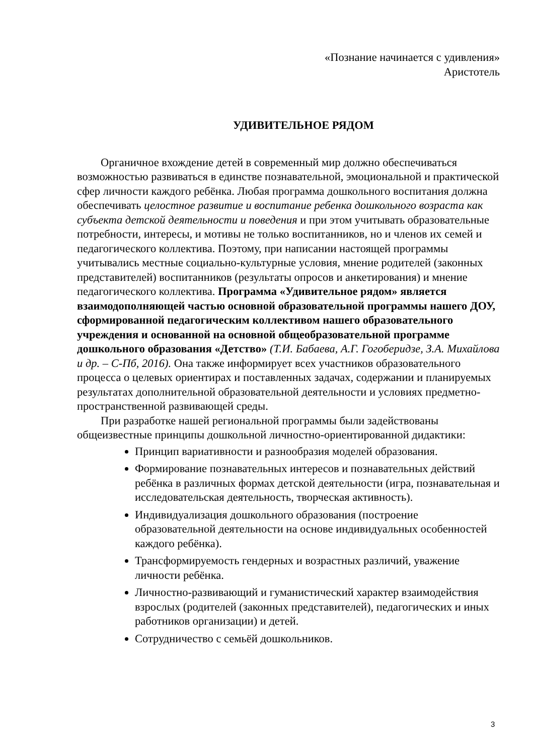«Познание начинается с удивления»
Аристотель
УДИВИТЕЛЬНОЕ РЯДОМ
Органичное вхождение детей в современный мир должно обеспечиваться возможностью развиваться в единстве познавательной, эмоциональной и практической сфер личности каждого ребёнка. Любая программа дошкольного воспитания должна обеспечивать целостное развитие и воспитание ребенка дошкольного возраста как субъекта детской деятельности и поведения и при этом учитывать образовательные потребности, интересы, и мотивы не только воспитанников, но и членов их семей и педагогического коллектива. Поэтому, при написании настоящей программы учитывались местные социально-культурные условия, мнение родителей (законных представителей) воспитанников (результаты опросов и анкетирования) и мнение педагогического коллектива. Программа «Удивительное рядом» является взаимодополняющей частью основной образовательной программы нашего ДОУ, сформированной педагогическим коллективом нашего образовательного учреждения и основанной на основной общеобразовательной программе дошкольного образования «Детство» (Т.И. Бабаева, А.Г. Гогоберидзе, З.А. Михайлова и др. – С-Пб, 2016). Она также информирует всех участников образовательного процесса о целевых ориентирах и поставленных задачах, содержании и планируемых результатах дополнительной образовательной деятельности и условиях предметно-пространственной развивающей среды.
При разработке нашей региональной программы были задействованы общеизвестные принципы дошкольной личностно-ориентированной дидактики:
Принцип вариативности и разнообразия моделей образования.
Формирование познавательных интересов и познавательных действий ребёнка в различных формах детской деятельности (игра, познавательная и исследовательская деятельность, творческая активность).
Индивидуализация дошкольного образования (построение образовательной деятельности на основе индивидуальных особенностей каждого ребёнка).
Трансформируемость гендерных и возрастных различий, уважение личности ребёнка.
Личностно-развивающий и гуманистический характер взаимодействия взрослых (родителей (законных представителей), педагогических и иных работников организации) и детей.
Сотрудничество с семьёй дошкольников.
3